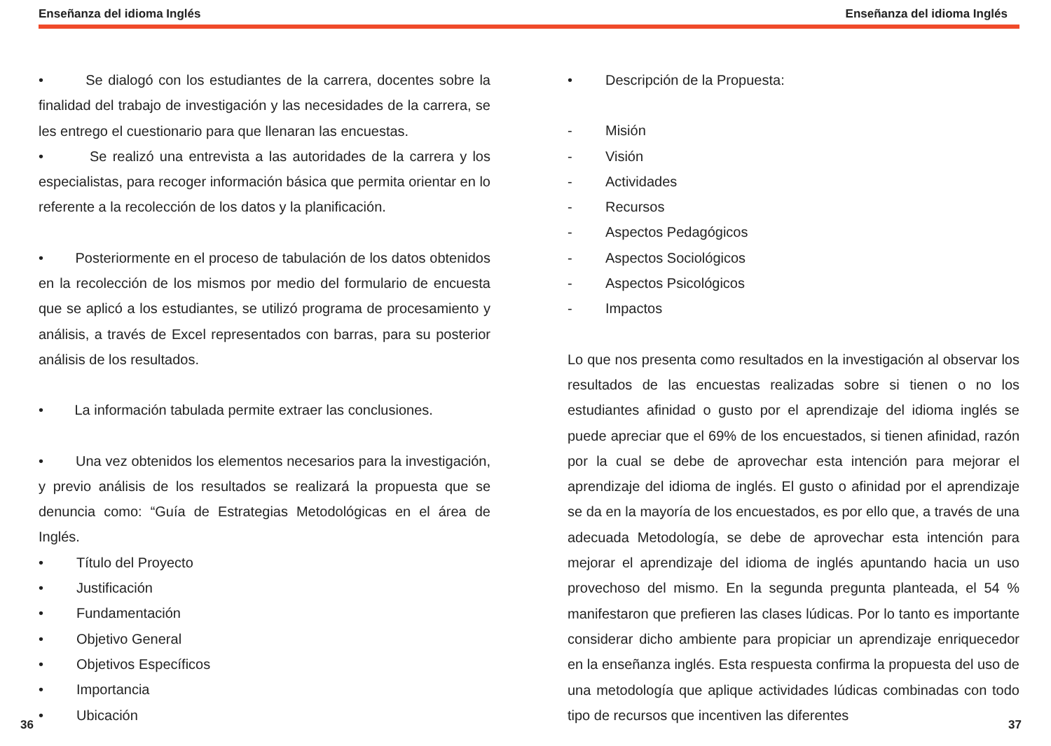Enseñanza del idioma Inglés Enseñanza del idioma Inglés
• Se dialogó con los estudiantes de la carrera, docentes sobre la finalidad del trabajo de investigación y las necesidades de la carrera, se les entrego el cuestionario para que llenaran las encuestas.
• Se realizó una entrevista a las autoridades de la carrera y los especialistas, para recoger información básica que permita orientar en lo referente a la recolección de los datos y la planificación.
• Posteriormente en el proceso de tabulación de los datos obtenidos en la recolección de los mismos por medio del formulario de encuesta que se aplicó a los estudiantes, se utilizó programa de procesamiento y análisis, a través de Excel representados con barras, para su posterior análisis de los resultados.
• La información tabulada permite extraer las conclusiones.
• Una vez obtenidos los elementos necesarios para la investigación, y previo análisis de los resultados se realizará la propuesta que se denuncia como: “Guía de Estrategias Metodológicas en el área de Inglés.
• Título del Proyecto
• Justificación
• Fundamentación
• Objetivo General
• Objetivos Específicos
• Importancia
• Ubicación
• Descripción de la Propuesta:
- Misión
- Visión
- Actividades
- Recursos
- Aspectos Pedagógicos
- Aspectos Sociológicos
- Aspectos Psicológicos
- Impactos
Lo que nos presenta como resultados en la investigación al observar los resultados de las encuestas realizadas sobre si tienen o no los estudiantes afinidad o gusto por el aprendizaje del idioma inglés se puede apreciar que el 69% de los encuestados, si tienen afinidad, razón por la cual se debe de aprovechar esta intención para mejorar el aprendizaje del idioma de inglés. El gusto o afinidad por el aprendizaje se da en la mayoría de los encuestados, es por ello que, a través de una adecuada Metodología, se debe de aprovechar esta intención para mejorar el aprendizaje del idioma de inglés apuntando hacia un uso provechoso del mismo. En la segunda pregunta planteada, el 54 % manifestaron que prefieren las clases lúdicas. Por lo tanto es importante considerar dicho ambiente para propiciar un aprendizaje enriquecedor en la enseñanza inglés. Esta respuesta confirma la propuesta del uso de una metodología que aplique actividades lúdicas combinadas con todo tipo de recursos que incentiven las diferentes
36 37